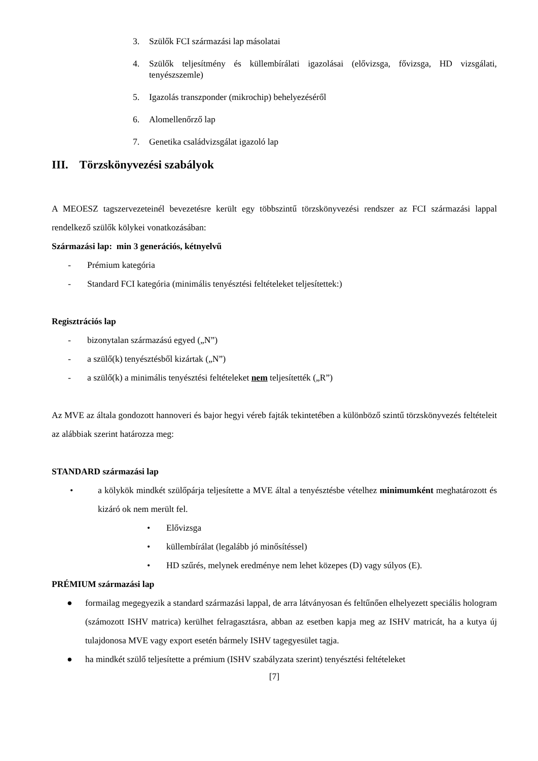3. Szülők FCI származási lap másolatai
4. Szülők teljesítmény és küllembírálati igazolásai (elővizsga, fővizsga, HD vizsgálati, tenyészszemle)
5. Igazolás transzponder (mikrochip) behelyezéséről
6. Alomellenőrző lap
7. Genetika családvizsgálat igazoló lap
III. Törzskönyvezési szabályok
A MEOESZ tagszervezeteinél bevezetésre került egy többszintű törzskönyvezési rendszer az FCI származási lappal rendelkező szülők kölykei vonatkozásában:
Származási lap: min 3 generációs, kétnyelvű
- Prémium kategória
- Standard FCI kategória (minimális tenyésztési feltételeket teljesítettek:)
Regisztrációs lap
- bizonytalan származású egyed („N”)
- a szülő(k) tenyésztésből kizártak („N”)
- a szülő(k) a minimális tenyésztési feltételeket nem teljesítették („R”)
Az MVE az általa gondozott hannoveri és bajor hegyi véreb fajták tekintetében a különböző szintű törzskönyvezés feltételeit az alábbiak szerint határozza meg:
STANDARD származási lap
• a kölykök mindkét szülőpárja teljesítette a MVE által a tenyésztésbe vételhez minimumként meghatározott és kizáró ok nem merült fel.
• Elővizsga
• küllembírálat (legalább jó minősítéssel)
• HD szűrés, melynek eredménye nem lehet közepes (D) vagy súlyos (E).
PRÉMIUM származási lap
● formailag megegyezik a standard származási lappal, de arra látványosan és feltűnően elhelyezett speciális hologram (számozott ISHV matrica) kerülhet felragasztásra, abban az esetben kapja meg az ISHV matricát, ha a kutya új tulajdonosa MVE vagy export esetén bármely ISHV tagegyesület tagja.
● ha mindkét szülő teljesítette a prémium (ISHV szabályzata szerint) tenyésztési feltételeket
[7]